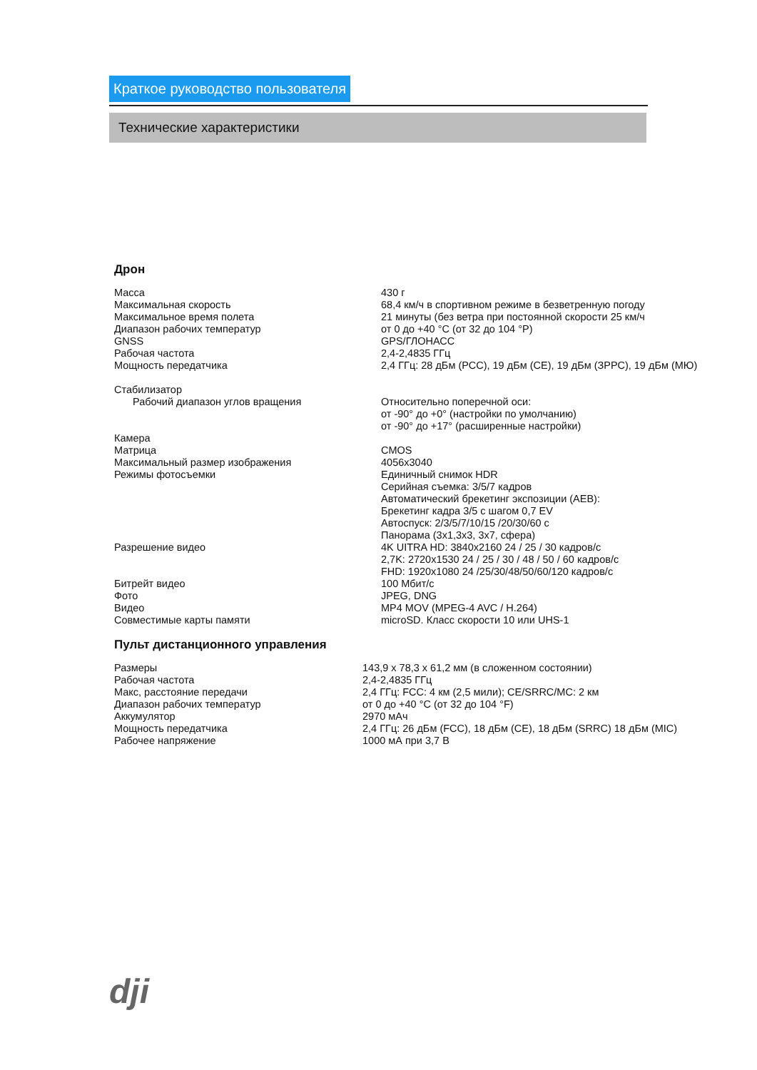Краткое руководство пользователя
Технические характеристики
Дрон
| Масса | 430 г |
| Максимальная скорость | 68,4 км/ч в спортивном режиме в безветренную погоду |
| Максимальное время полета | 21 минуты (без ветра при постоянной скорости 25 км/ч |
| Диапазон рабочих температур | от 0 до +40 °С (от 32 до 104 °Р) |
| GNSS | GPS/ГЛОНАСС |
| Рабочая частота | 2,4-2,4835 ГГц |
| Мощность передатчика | 2,4 ГГц: 28 дБм (РСС), 19 дБм (СЕ), 19 дБм (ЗРРС), 19 дБм (МЮ) |
| Стабилизатор | |
| Рабочий диапазон углов вращения | Относительно поперечной оси: от -90° до +0° (настройки по умолчанию) от -90° до +17° (расширенные настройки) |
| Камера | |
| Матрица | CMOS |
| Максимальный размер изображения | 4056x3040 |
| Режимы фотосъемки | Единичный снимок HDR Серийная съемка: 3/5/7 кадров Автоматический брекетинг экспозиции (AEB): Брекетинг кадра 3/5 с шагом 0,7 EV Автоспуск: 2/3/5/7/10/15 /20/30/60 с Панорама (3x1,3x3, 3x7, сфера) |
| Разрешение видео | 4K UITRA HD: 3840x2160 24 / 25 / 30 кадров/с 2,7K: 2720x1530 24 / 25 / 30 / 48 / 50 / 60 кадров/с FHD: 1920x1080 24 /25/30/48/50/60/120 кадров/с |
| Битрейт видео | 100 Мбит/с |
| Фото | JPEG, DNG |
| Видео | MP4 MOV (MPEG-4 AVC / H.264) |
| Совместимые карты памяти | microSD. Класс скорости 10 или UHS-1 |
Пульт дистанционного управления
| Размеры | 143,9 x 78,3 x 61,2 мм (в сложенном состоянии) |
| Рабочая частота | 2,4-2,4835 ГГц |
| Макс, расстояние передачи | 2,4 ГГц: FCC: 4 км (2,5 мили); CE/SRRC/MC: 2 км |
| Диапазон рабочих температур | от 0 до +40 °С (от 32 до 104 °F) |
| Аккумулятор | 2970 мАч |
| Мощность передатчика | 2,4 ГГц: 26 дБм (FCC), 18 дБм (CE), 18 дБм (SRRC) 18 дБм (MIC) |
| Рабочее напряжение | 1000 мА при 3,7 В |
dji